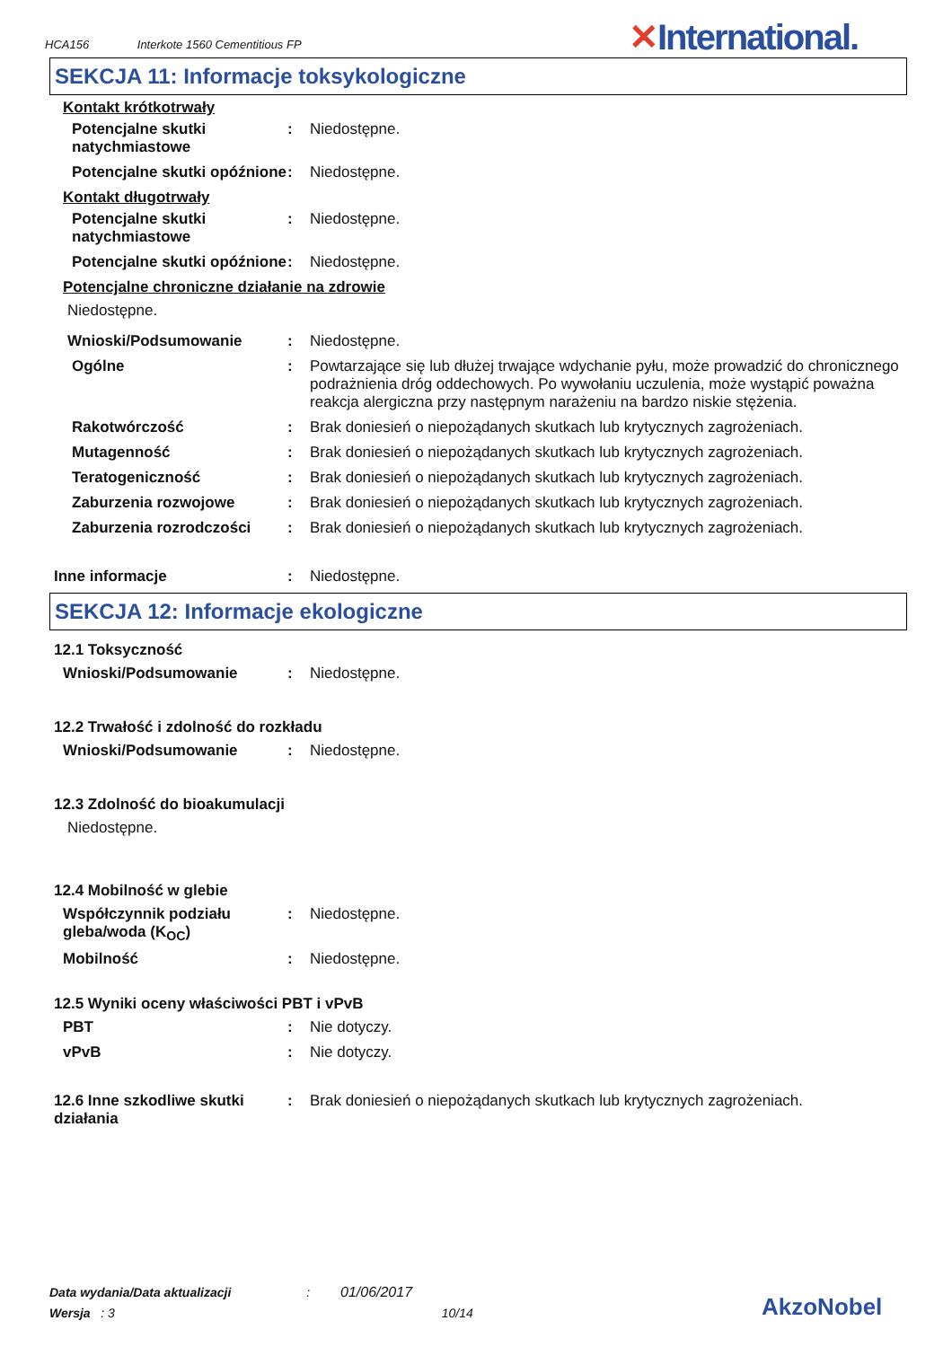HCA156 Interkote 1560 Cementitious FP
✕International.
SEKCJA 11: Informacje toksykologiczne
Kontakt krótkotrwały
Potencjalne skutki natychmiastowe
: Niedostępne.
Potencjalne skutki opóźnione
: Niedostępne.
Kontakt długotrwały
Potencjalne skutki natychmiastowe
: Niedostępne.
Potencjalne skutki opóźnione
: Niedostępne.
Potencjalne chroniczne działanie na zdrowie
Niedostępne.
Wnioski/Podsumowanie : Niedostępne.
Ogólne : Powtarzające się lub dłużej trwające wdychanie pyłu, może prowadzić do chronicznego podrażnienia dróg oddechowych. Po wywołaniu uczulenia, może wystąpić poważna reakcja alergiczna przy następnym narażeniu na bardzo niskie stężenia.
Rakotwórczość : Brak doniesień o niepożądanych skutkach lub krytycznych zagrożeniach.
Mutagenność : Brak doniesień o niepożądanych skutkach lub krytycznych zagrożeniach.
Teratogeniczność : Brak doniesień o niepożądanych skutkach lub krytycznych zagrożeniach.
Zaburzenia rozwojowe : Brak doniesień o niepożądanych skutkach lub krytycznych zagrożeniach.
Zaburzenia rozrodczości : Brak doniesień o niepożądanych skutkach lub krytycznych zagrożeniach.
Inne informacje : Niedostępne.
SEKCJA 12: Informacje ekologiczne
12.1 Toksyczność
Wnioski/Podsumowanie : Niedostępne.
12.2 Trwałość i zdolność do rozkładu
Wnioski/Podsumowanie : Niedostępne.
12.3 Zdolność do bioakumulacji
Niedostępne.
12.4 Mobilność w glebie
Współczynnik podziału gleba/woda (K<sub>OC</sub>)
: Niedostępne.
Mobilność : Niedostępne.
12.5 Wyniki oceny właściwości PBT i vPvB
PBT : Nie dotyczy.
vPvB : Nie dotyczy.
12.6 Inne szkodliwe skutki działania
: Brak doniesień o niepożądanych skutkach lub krytycznych zagrożeniach.
Data wydania/Data aktualizacji : 01/06/2017
Wersja : 3 10/14
AkzoNobel